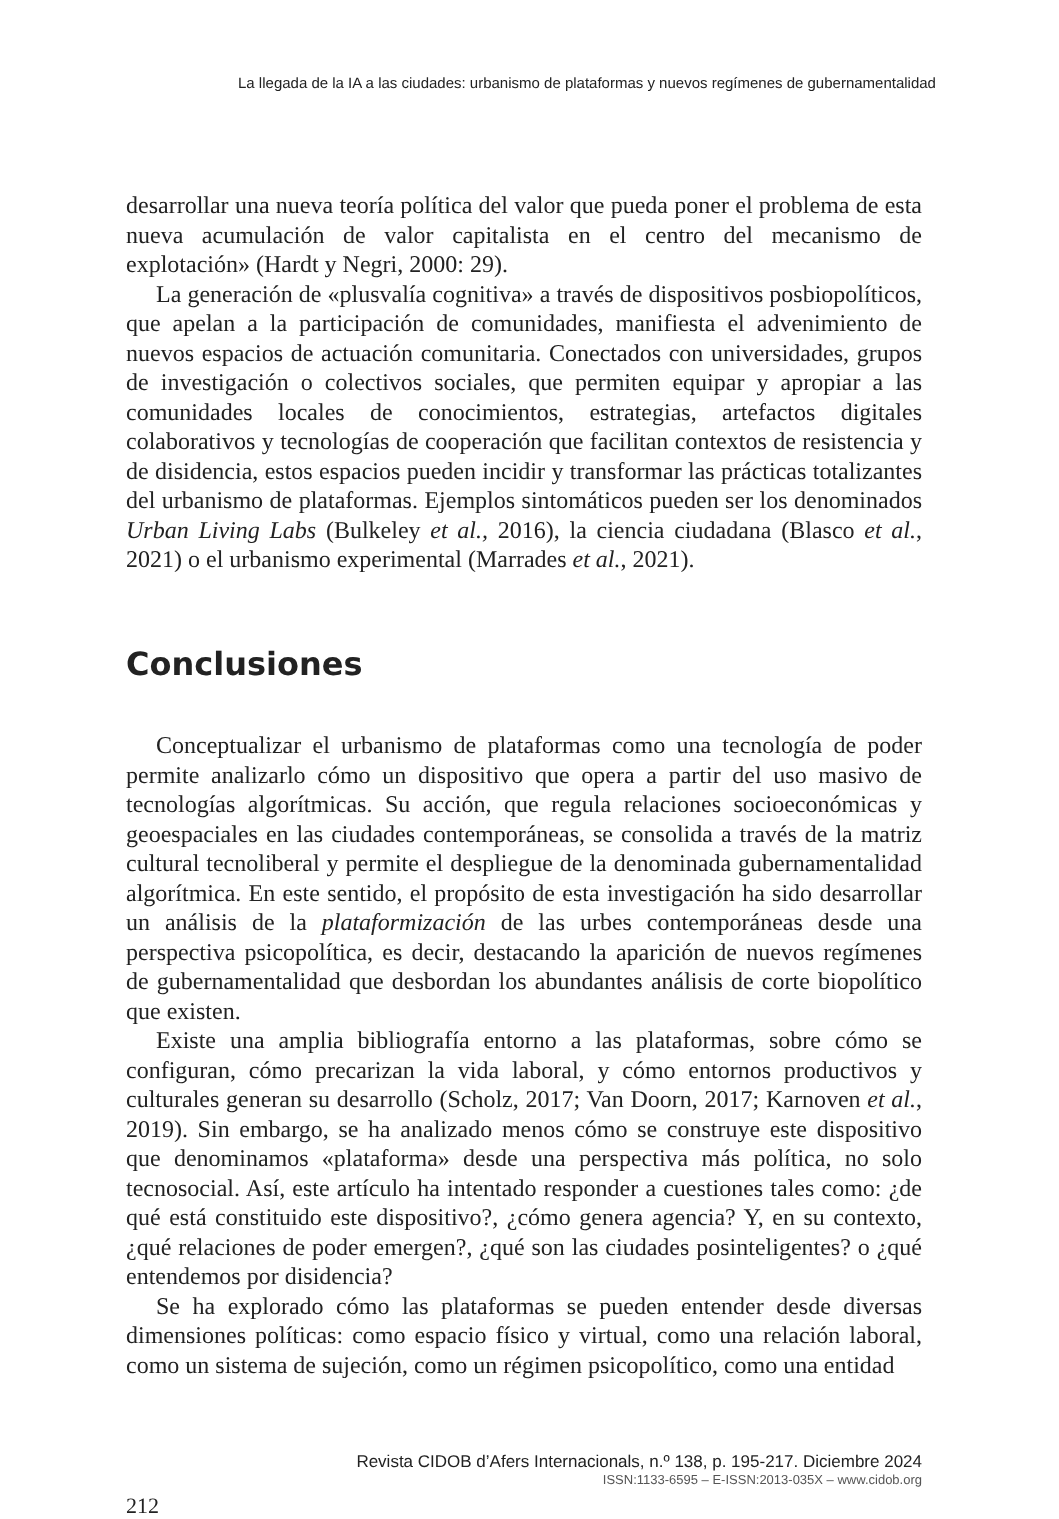La llegada de la IA a las ciudades: urbanismo de plataformas y nuevos regímenes de gubernamentalidad
desarrollar una nueva teoría política del valor que pueda poner el problema de esta nueva acumulación de valor capitalista en el centro del mecanismo de explotación» (Hardt y Negri, 2000: 29).
La generación de «plusvalía cognitiva» a través de dispositivos posbiopolíticos, que apelan a la participación de comunidades, manifiesta el advenimiento de nuevos espacios de actuación comunitaria. Conectados con universidades, grupos de investigación o colectivos sociales, que permiten equipar y apropiar a las comunidades locales de conocimientos, estrategias, artefactos digitales colaborativos y tecnologías de cooperación que facilitan contextos de resistencia y de disidencia, estos espacios pueden incidir y transformar las prácticas totalizantes del urbanismo de plataformas. Ejemplos sintomáticos pueden ser los denominados Urban Living Labs (Bulkeley et al., 2016), la ciencia ciudadana (Blasco et al., 2021) o el urbanismo experimental (Marrades et al., 2021).
Conclusiones
Conceptualizar el urbanismo de plataformas como una tecnología de poder permite analizarlo cómo un dispositivo que opera a partir del uso masivo de tecnologías algorítmicas. Su acción, que regula relaciones socioeconómicas y geoespaciales en las ciudades contemporáneas, se consolida a través de la matriz cultural tecnoliberal y permite el despliegue de la denominada gubernamentalidad algorítmica. En este sentido, el propósito de esta investigación ha sido desarrollar un análisis de la plataformización de las urbes contemporáneas desde una perspectiva psicopolítica, es decir, destacando la aparición de nuevos regímenes de gubernamentalidad que desbordan los abundantes análisis de corte biopolítico que existen.
Existe una amplia bibliografía entorno a las plataformas, sobre cómo se configuran, cómo precarizan la vida laboral, y cómo entornos productivos y culturales generan su desarrollo (Scholz, 2017; Van Doorn, 2017; Karnoven et al., 2019). Sin embargo, se ha analizado menos cómo se construye este dispositivo que denominamos «plataforma» desde una perspectiva más política, no solo tecnosocial. Así, este artículo ha intentado responder a cuestiones tales como: ¿de qué está constituido este dispositivo?, ¿cómo genera agencia? Y, en su contexto, ¿qué relaciones de poder emergen?, ¿qué son las ciudades posinteligentes? o ¿qué entendemos por disidencia?
Se ha explorado cómo las plataformas se pueden entender desde diversas dimensiones políticas: como espacio físico y virtual, como una relación laboral, como un sistema de sujeción, como un régimen psicopolítico, como una entidad
Revista CIDOB d’Afers Internacionals, n.º 138, p. 195-217. Diciembre 2024
ISSN:1133-6595 – E-ISSN:2013-035X – www.cidob.org
212